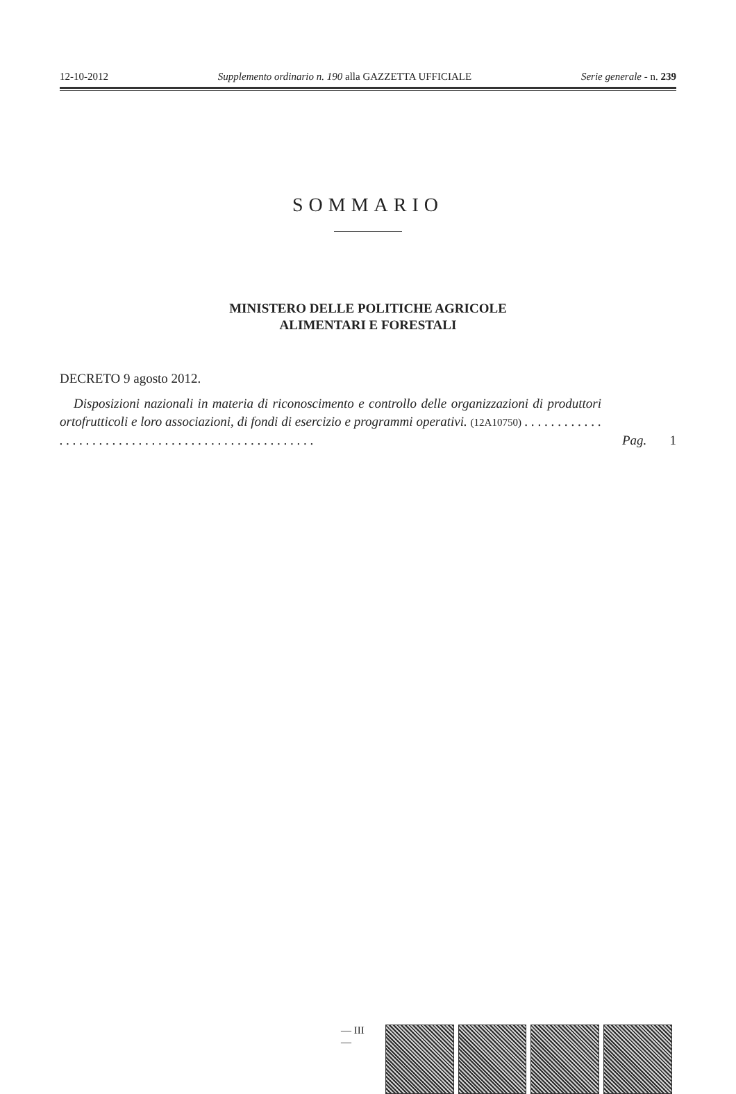12-10-2012 Supplemento ordinario n. 190 alla GAZZETTA UFFICIALE Serie generale - n. 239
SOMMARIO
MINISTERO DELLE POLITICHE AGRICOLE
ALIMENTARI E FORESTALI
DECRETO 9 agosto 2012.
Disposizioni nazionali in materia di riconoscimento e controllo delle organizzazioni di produttori ortofrutticoli e loro associazioni, di fondi di esercizio e programmi operativi. (12A10750) . . . . . . . . . . . . . . . . . . . . . . . . . . . . . . . . . . . . . . . . . . . . . . . . . . .
Pag. 1
— III —